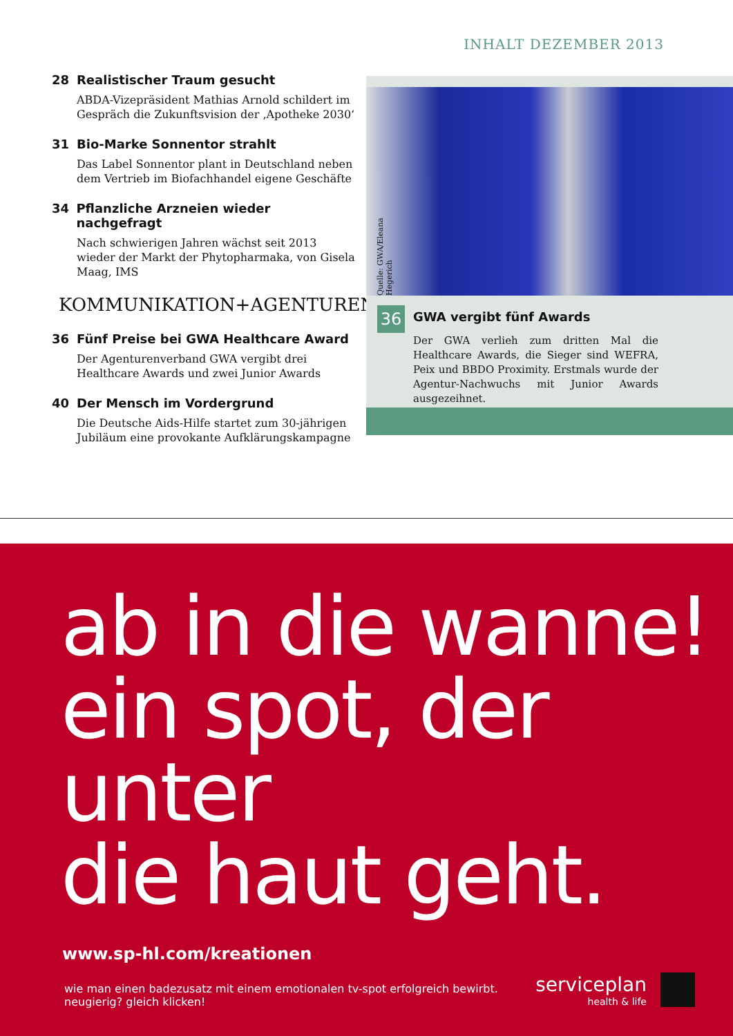INHALT DEZEMBER 2013
28 Realistischer Traum gesucht
ABDA-Vizepräsident Mathias Arnold schildert im Gespräch die Zukunftsvision der ‚Apotheke 2030‘
31 Bio-Marke Sonnentor strahlt
Das Label Sonnentor plant in Deutschland neben dem Vertrieb im Biofachhandel eigene Geschäfte
34 Pflanzliche Arzneien wieder nachgefragt
Nach schwierigen Jahren wächst seit 2013 wieder der Markt der Phytopharmaka, von Gisela Maag, IMS
KOMMUNIKATION+AGENTUREN
36 Fünf Preise bei GWA Healthcare Award
Der Agenturenverband GWA vergibt drei Healthcare Awards und zwei Junior Awards
40 Der Mensch im Vordergrund
Die Deutsche Aids-Hilfe startet zum 30-jährigen Jubiläum eine provokante Aufklärungskampagne
Quelle: GWA/Eleana Hegerich
36
GWA vergibt fünf Awards
Der GWA verlieh zum dritten Mal die Healthcare Awards, die Sieger sind WEFRA, Peix und BBDO Proximity. Erstmals wurde der Agentur-Nachwuchs mit Junior Awards ausgezeihnet.
ab in die wanne!
ein spot, der unter
die haut geht.
www.sp-hl.com/kreationen
wie man einen badezusatz mit einem emotionalen tv-spot erfolgreich bewirbt.
neugierig? gleich klicken!
serviceplan
health & life